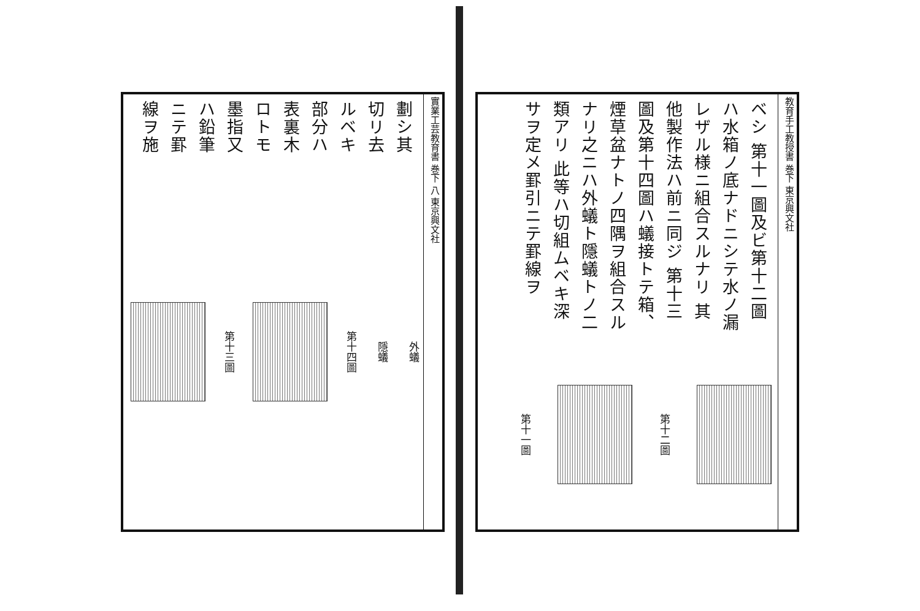實業工芸教育書 巻下 八 東京興文社
劃シ其切リ去ルベキ部分ハ表裏木ロトモ墨指又ハ鉛筆ニテ罫線ヲ施
第十三圖
第十四圖
隱蟻
外蟻
教育手工教授書 巻下 東京興文社
ベシ 第十一圖及ビ第十二圖ハ水箱ノ底ナドニシテ水ノ漏レザル様ニ組合スルナリ 其他製作法ハ前ニ同ジ 第十三圖及第十四圖ハ蟻接トテ箱、煙草盆ナトノ四隅ヲ組合スルナリ之ニハ外蟻ト隱蟻トノ二類アリ 此等ハ切組ムベキ深サヲ定メ罫引ニテ罫線ヲ
第十一圖
第十二圖